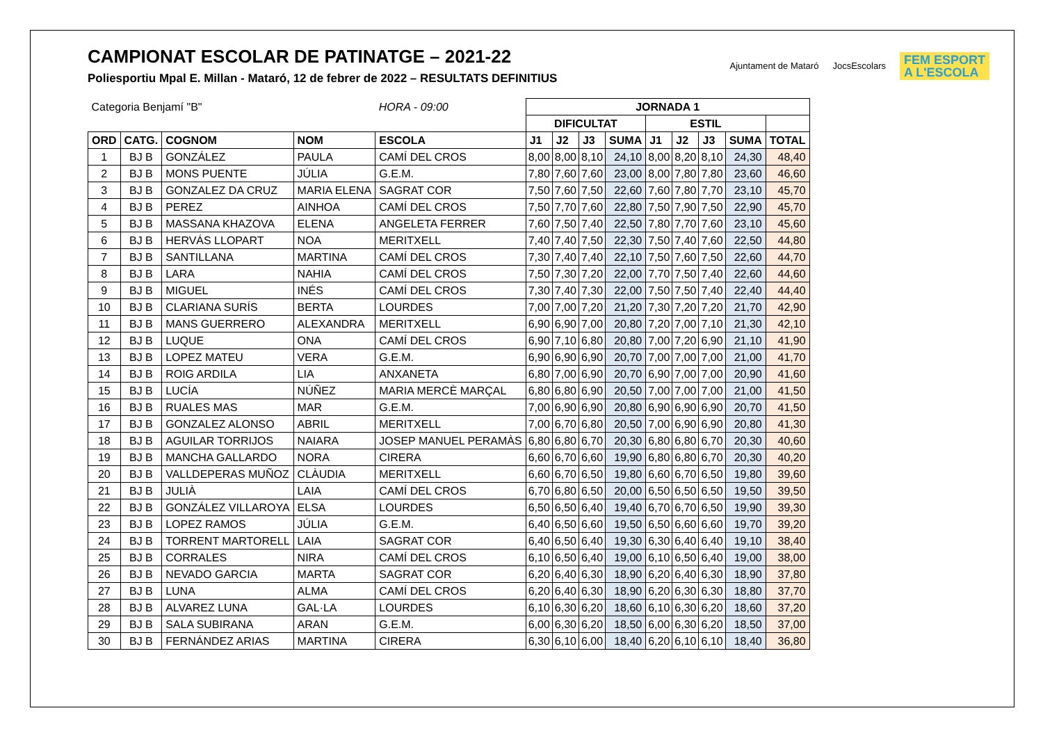CAMPIONAT ESCOLAR DE PATINATGE – 2021-22
Poliesportiu Mpal E. Millan - Mataró, 12 de febrer de 2022 – RESULTATS DEFINITIUS
Ajuntament de Mataró JocsEscolars
FEM ESPORT
A L'ESCOLA
| Categoria Benjamí "B" | | | | HORA - 09:00 | JORNADA 1 | | | | | | | | |
| | | | | | DIFICULTAT | | | | ESTIL | | | | |
| ORD | CATG. | COGNOM | NOM | ESCOLA | J1 | J2 | J3 | SUMA | J1 | J2 | J3 | SUMA | TOTAL |
| 1 | BJ B | GONZÁLEZ | PAULA | CAMÍ DEL CROS | 8,00 | 8,00 | 8,10 | 24,10 | 8,00 | 8,20 | 8,10 | 24,30 | 48,40 |
| 2 | BJ B | MONS PUENTE | JÚLIA | G.E.M. | 7,80 | 7,60 | 7,60 | 23,00 | 8,00 | 7,80 | 7,80 | 23,60 | 46,60 |
| 3 | BJ B | GONZALEZ DA CRUZ | MARIA ELENA | SAGRAT COR | 7,50 | 7,60 | 7,50 | 22,60 | 7,60 | 7,80 | 7,70 | 23,10 | 45,70 |
| 4 | BJ B | PEREZ | AINHOA | CAMÍ DEL CROS | 7,50 | 7,70 | 7,60 | 22,80 | 7,50 | 7,90 | 7,50 | 22,90 | 45,70 |
| 5 | BJ B | MASSANA KHAZOVA | ELENA | ANGELETA FERRER | 7,60 | 7,50 | 7,40 | 22,50 | 7,80 | 7,70 | 7,60 | 23,10 | 45,60 |
| 6 | BJ B | HERVÁS LLOPART | NOA | MERITXELL | 7,40 | 7,40 | 7,50 | 22,30 | 7,50 | 7,40 | 7,60 | 22,50 | 44,80 |
| 7 | BJ B | SANTILLANA | MARTINA | CAMÍ DEL CROS | 7,30 | 7,40 | 7,40 | 22,10 | 7,50 | 7,60 | 7,50 | 22,60 | 44,70 |
| 8 | BJ B | LARA | NAHIA | CAMÍ DEL CROS | 7,50 | 7,30 | 7,20 | 22,00 | 7,70 | 7,50 | 7,40 | 22,60 | 44,60 |
| 9 | BJ B | MIGUEL | INÉS | CAMÍ DEL CROS | 7,30 | 7,40 | 7,30 | 22,00 | 7,50 | 7,50 | 7,40 | 22,40 | 44,40 |
| 10 | BJ B | CLARIANA SURÍS | BERTA | LOURDES | 7,00 | 7,00 | 7,20 | 21,20 | 7,30 | 7,20 | 7,20 | 21,70 | 42,90 |
| 11 | BJ B | MANS GUERRERO | ALEXANDRA | MERITXELL | 6,90 | 6,90 | 7,00 | 20,80 | 7,20 | 7,00 | 7,10 | 21,30 | 42,10 |
| 12 | BJ B | LUQUE | ONA | CAMÍ DEL CROS | 6,90 | 7,10 | 6,80 | 20,80 | 7,00 | 7,20 | 6,90 | 21,10 | 41,90 |
| 13 | BJ B | LOPEZ MATEU | VERA | G.E.M. | 6,90 | 6,90 | 6,90 | 20,70 | 7,00 | 7,00 | 7,00 | 21,00 | 41,70 |
| 14 | BJ B | ROIG ARDILA | LIA | ANXANETA | 6,80 | 7,00 | 6,90 | 20,70 | 6,90 | 7,00 | 7,00 | 20,90 | 41,60 |
| 15 | BJ B | LUCÍA | NÚÑEZ | MARIA MERCÈ MARÇAL | 6,80 | 6,80 | 6,90 | 20,50 | 7,00 | 7,00 | 7,00 | 21,00 | 41,50 |
| 16 | BJ B | RUALES MAS | MAR | G.E.M. | 7,00 | 6,90 | 6,90 | 20,80 | 6,90 | 6,90 | 6,90 | 20,70 | 41,50 |
| 17 | BJ B | GONZALEZ ALONSO | ABRIL | MERITXELL | 7,00 | 6,70 | 6,80 | 20,50 | 7,00 | 6,90 | 6,90 | 20,80 | 41,30 |
| 18 | BJ B | AGUILAR TORRIJOS | NAIARA | JOSEP MANUEL PERAMÀS | 6,80 | 6,80 | 6,70 | 20,30 | 6,80 | 6,80 | 6,70 | 20,30 | 40,60 |
| 19 | BJ B | MANCHA GALLARDO | NORA | CIRERA | 6,60 | 6,70 | 6,60 | 19,90 | 6,80 | 6,80 | 6,70 | 20,30 | 40,20 |
| 20 | BJ B | VALLDEPERAS MUÑOZ | CLÀUDIA | MERITXELL | 6,60 | 6,70 | 6,50 | 19,80 | 6,60 | 6,70 | 6,50 | 19,80 | 39,60 |
| 21 | BJ B | JULIÀ | LAIA | CAMÍ DEL CROS | 6,70 | 6,80 | 6,50 | 20,00 | 6,50 | 6,50 | 6,50 | 19,50 | 39,50 |
| 22 | BJ B | GONZÁLEZ VILLAROYA | ELSA | LOURDES | 6,50 | 6,50 | 6,40 | 19,40 | 6,70 | 6,70 | 6,50 | 19,90 | 39,30 |
| 23 | BJ B | LOPEZ RAMOS | JÚLIA | G.E.M. | 6,40 | 6,50 | 6,60 | 19,50 | 6,50 | 6,60 | 6,60 | 19,70 | 39,20 |
| 24 | BJ B | TORRENT MARTORELL | LAIA | SAGRAT COR | 6,40 | 6,50 | 6,40 | 19,30 | 6,30 | 6,40 | 6,40 | 19,10 | 38,40 |
| 25 | BJ B | CORRALES | NIRA | CAMÍ DEL CROS | 6,10 | 6,50 | 6,40 | 19,00 | 6,10 | 6,50 | 6,40 | 19,00 | 38,00 |
| 26 | BJ B | NEVADO GARCIA | MARTA | SAGRAT COR | 6,20 | 6,40 | 6,30 | 18,90 | 6,20 | 6,40 | 6,30 | 18,90 | 37,80 |
| 27 | BJ B | LUNA | ALMA | CAMÍ DEL CROS | 6,20 | 6,40 | 6,30 | 18,90 | 6,20 | 6,30 | 6,30 | 18,80 | 37,70 |
| 28 | BJ B | ALVAREZ LUNA | GAL·LA | LOURDES | 6,10 | 6,30 | 6,20 | 18,60 | 6,10 | 6,30 | 6,20 | 18,60 | 37,20 |
| 29 | BJ B | SALA SUBIRANA | ARAN | G.E.M. | 6,00 | 6,30 | 6,20 | 18,50 | 6,00 | 6,30 | 6,20 | 18,50 | 37,00 |
| 30 | BJ B | FERNÁNDEZ ARIAS | MARTINA | CIRERA | 6,30 | 6,10 | 6,00 | 18,40 | 6,20 | 6,10 | 6,10 | 18,40 | 36,80 |